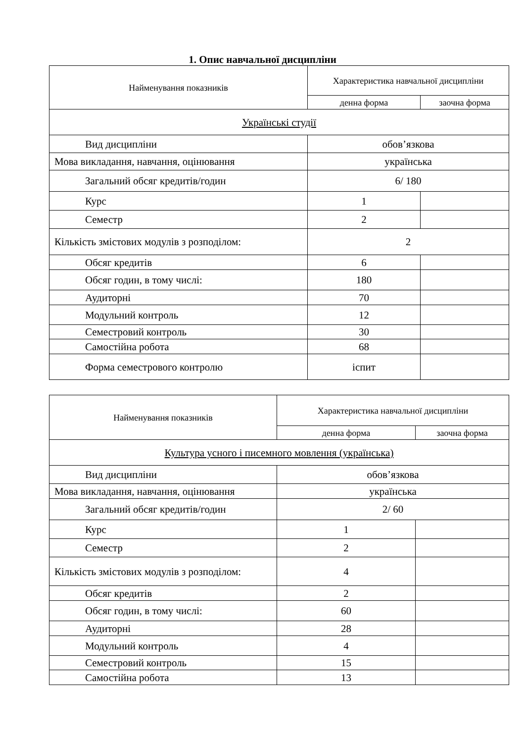1. Опис навчальної дисципліни
| Найменування показників | Характеристика навчальної дисципліни | |
| | денна форма | заочна форма |
| Українські студії | | |
| Вид дисципліни | обов’язкова | |
| Мова викладання, навчання, оцінювання | українська | |
| Загальний обсяг кредитів/годин | 6/ 180 | |
| Курс | 1 | |
| Семестр | 2 | |
| Кількість змістових модулів з розподілом: | 2 | |
| Обсяг кредитів | 6 | |
| Обсяг годин, в тому числі: | 180 | |
| Аудиторні | 70 | |
| Модульний контроль | 12 | |
| Семестровий контроль | 30 | |
| Самостійна робота | 68 | |
| Форма семестрового контролю | іспит | |
| Найменування показників | Характеристика навчальної дисципліни | |
| | денна форма | заочна форма |
| Культура усного і писемного мовлення (українська) | | |
| Вид дисципліни | обов’язкова | |
| Мова викладання, навчання, оцінювання | українська | |
| Загальний обсяг кредитів/годин | 2/ 60 | |
| Курс | 1 | |
| Семестр | 2 | |
| Кількість змістових модулів з розподілом: | 4 | |
| Обсяг кредитів | 2 | |
| Обсяг годин, в тому числі: | 60 | |
| Аудиторні | 28 | |
| Модульний контроль | 4 | |
| Семестровий контроль | 15 | |
| Самостійна робота | 13 | |